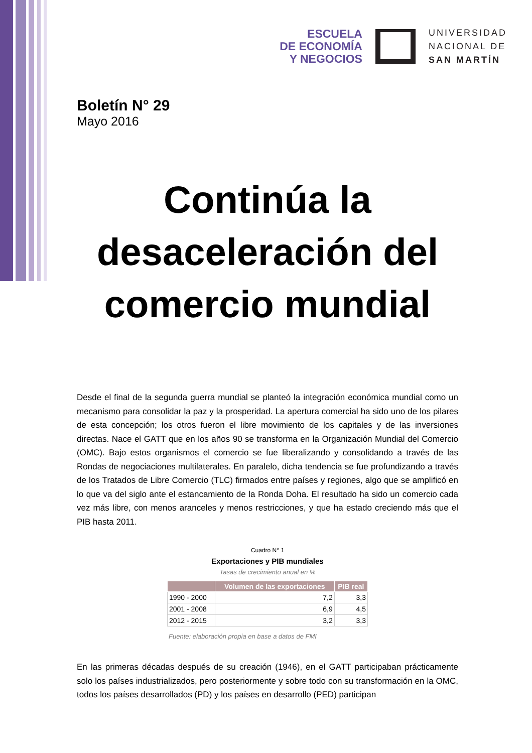ESCUELA
DE ECONOMÍA
Y NEGOCIOS
UNIVERSIDAD
NACIONAL DE
SAN MARTÍN
Boletín N° 29
Mayo 2016
Continúa la desaceleración del comercio mundial
Desde el final de la segunda guerra mundial se planteó la integración económica mundial como un mecanismo para consolidar la paz y la prosperidad. La apertura comercial ha sido uno de los pilares de esta concepción; los otros fueron el libre movimiento de los capitales y de las inversiones directas. Nace el GATT que en los años 90 se transforma en la Organización Mundial del Comercio (OMC). Bajo estos organismos el comercio se fue liberalizando y consolidando a través de las Rondas de negociaciones multilaterales. En paralelo, dicha tendencia se fue profundizando a través de los Tratados de Libre Comercio (TLC) firmados entre países y regiones, algo que se amplificó en lo que va del siglo ante el estancamiento de la Ronda Doha. El resultado ha sido un comercio cada vez más libre, con menos aranceles y menos restricciones, y que ha estado creciendo más que el PIB hasta 2011.
Cuadro N° 1
Exportaciones y PIB mundiales
Tasas de crecimiento anual en %
| | Volumen de las exportaciones | PIB real |
| --- | --- | --- |
| 1990 - 2000 | 7,2 | 3,3 |
| 2001 - 2008 | 6,9 | 4,5 |
| 2012 - 2015 | 3,2 | 3,3 |
Fuente: elaboración propia en base a datos de FMI
En las primeras décadas después de su creación (1946), en el GATT participaban prácticamente solo los países industrializados, pero posteriormente y sobre todo con su transformación en la OMC, todos los países desarrollados (PD) y los países en desarrollo (PED) participan